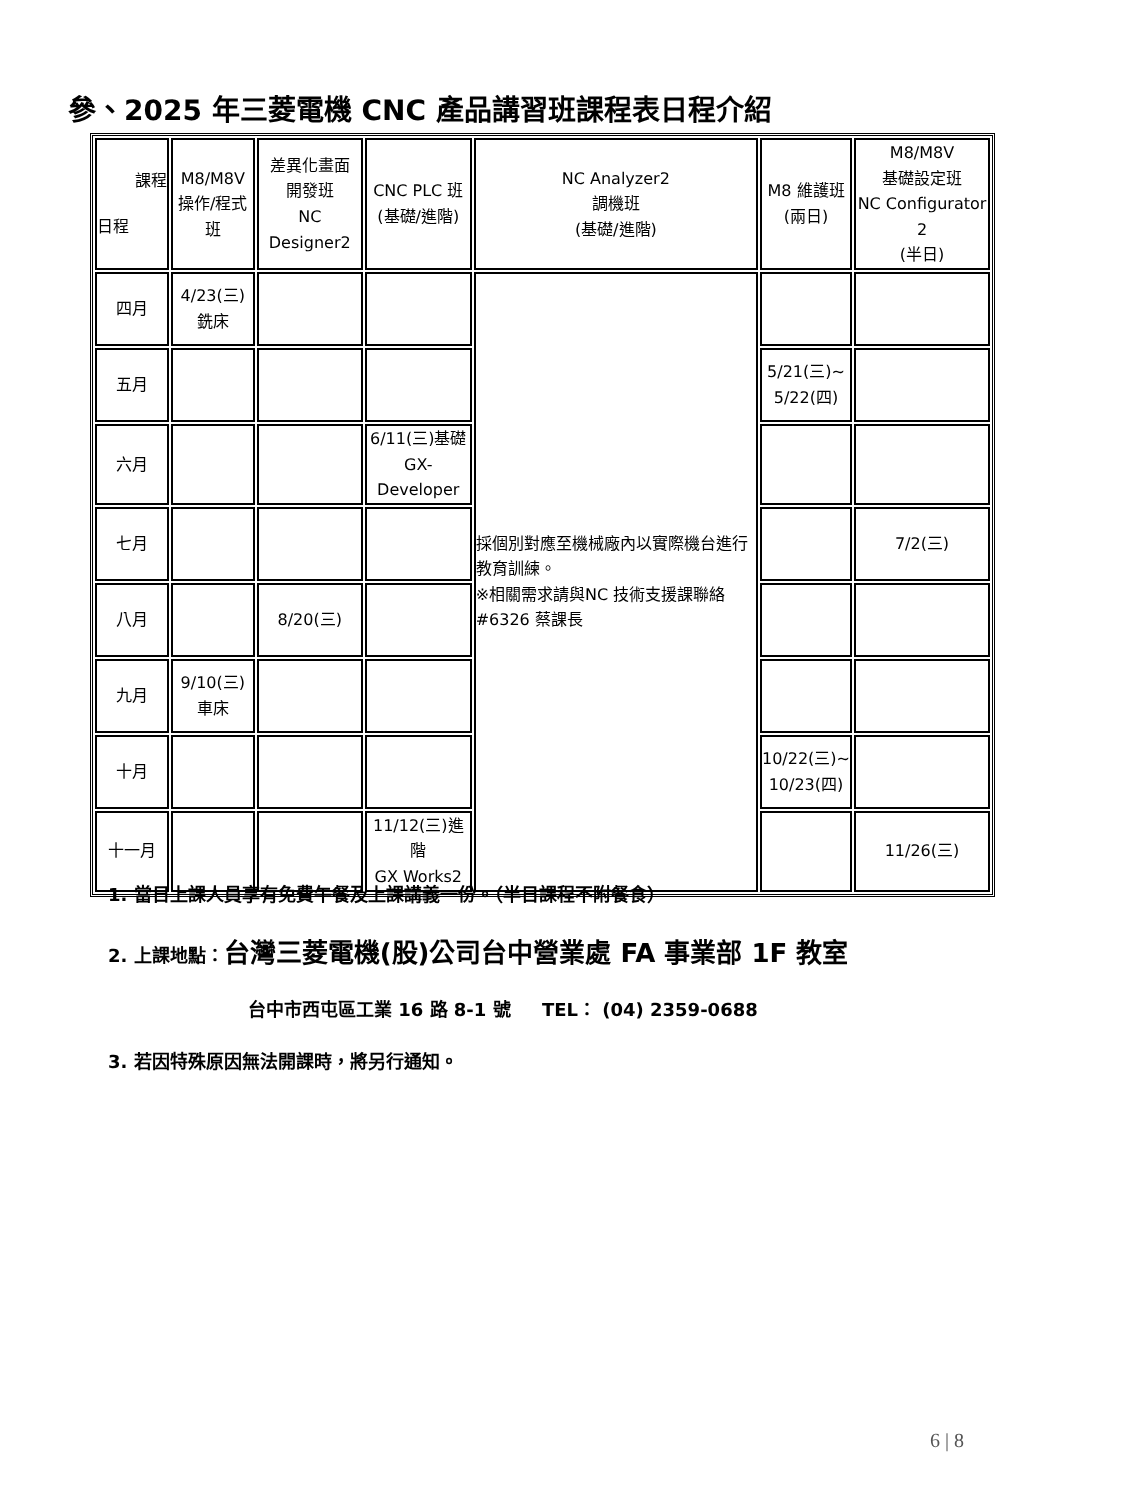參、2025 年三菱電機 CNC 產品講習班課程表日程介紹
| 課程 日程 | M8/M8V 操作/程式班 | 差異化畫面 開發班 NC Designer2 | CNC PLC 班 (基礎/進階) | NC Analyzer2 調機班 (基礎/進階) | M8 維護班 (兩日) | M8/M8V 基礎設定班 NC Configurator 2 (半日) |
| --- | --- | --- | --- | --- | --- | --- |
| 四月 | 4/23(三) 銑床 | | | 採個別對應至機械廠內以實際機台進行教育訓練。 ※相關需求請與NC 技術支援課聯絡#6326 蔡課長 | | |
| 五月 | | | | | 5/21(三)~ 5/22(四) | |
| 六月 | | | 6/11(三)基礎 GX-Developer | | | |
| 七月 | | | | | | 7/2(三) |
| 八月 | | 8/20(三) | | | | |
| 九月 | 9/10(三) 車床 | | | | | |
| 十月 | | | | | 10/22(三)~ 10/23(四) | |
| 十一月 | | | 11/12(三)進階 GX Works2 | | | 11/26(三) |
1. 當日上課人員享有免費午餐及上課講義一份。（半日課程不附餐食）
2. 上課地點：台灣三菱電機(股)公司台中營業處 FA 事業部 1F 教室
台中市西屯區工業 16 路 8-1 號 TEL： (04) 2359-0688
3. 若因特殊原因無法開課時，將另行通知。
6 | 8